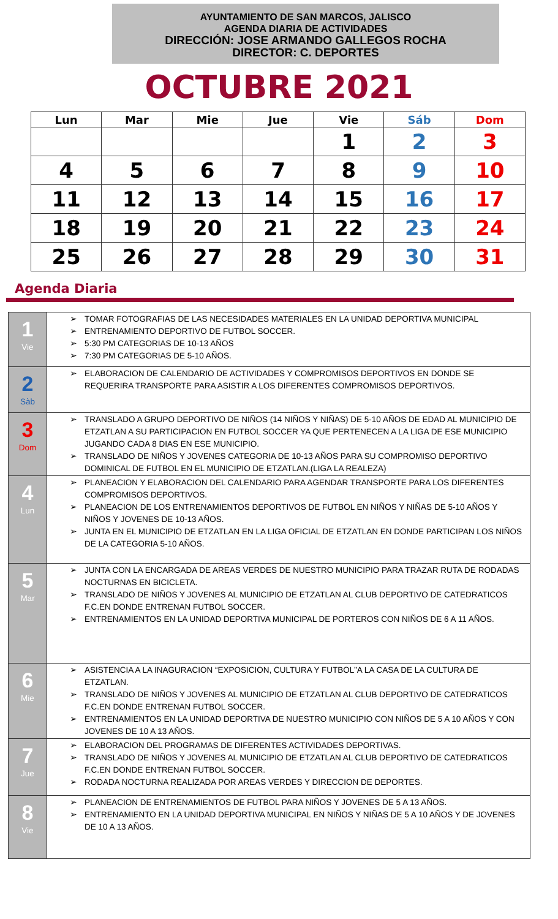AYUNTAMIENTO DE SAN MARCOS, JALISCO
AGENDA DIARIA DE ACTIVIDADES
DIRECCIÓN: JOSE ARMANDO GALLEGOS ROCHA
DIRECTOR: C. DEPORTES
OCTUBRE 2021
| Lun | Mar | Mie | Jue | Vie | Sáb | Dom |
| --- | --- | --- | --- | --- | --- | --- |
| | | | | 1 | 2 | 3 |
| 4 | 5 | 6 | 7 | 8 | 9 | 10 |
| 11 | 12 | 13 | 14 | 15 | 16 | 17 |
| 18 | 19 | 20 | 21 | 22 | 23 | 24 |
| 25 | 26 | 27 | 28 | 29 | 30 | 31 |
Agenda Diaria
| 1 Vie | ➢ TOMAR FOTOGRAFIAS DE LAS NECESIDADES MATERIALES EN LA UNIDAD DEPORTIVA MUNICIPAL ➢ ENTRENAMIENTO DEPORTIVO DE FUTBOL SOCCER. ➢ 5:30 PM CATEGORIAS DE 10-13 AÑOS ➢ 7:30 PM CATEGORIAS DE 5-10 AÑOS. |
| 2 Sàb | ➢ ELABORACION DE CALENDARIO DE ACTIVIDADES Y COMPROMISOS DEPORTIVOS EN DONDE SE REQUERIRA TRANSPORTE PARA ASISTIR A LOS DIFERENTES COMPROMISOS DEPORTIVOS. |
| 3 Dom | ➢ TRANSLADO A GRUPO DEPORTIVO DE NIÑOS (14 NIÑOS Y NIÑAS) DE 5-10 AÑOS DE EDAD AL MUNICIPIO DE ETZATLAN A SU PARTICIPACION EN FUTBOL SOCCER YA QUE PERTENECEN A LA LIGA DE ESE MUNICIPIO JUGANDO CADA 8 DIAS EN ESE MUNICIPIO. ➢ TRANSLADO DE NIÑOS Y JOVENES CATEGORIA DE 10-13 AÑOS PARA SU COMPROMISO DEPORTIVO DOMINICAL DE FUTBOL EN EL MUNICIPIO DE ETZATLAN.(LIGA LA REALEZA) |
| 4 Lun | ➢ PLANEACION Y ELABORACION DEL CALENDARIO PARA AGENDAR TRANSPORTE PARA LOS DIFERENTES COMPROMISOS DEPORTIVOS. ➢ PLANEACION DE LOS ENTRENAMIENTOS DEPORTIVOS DE FUTBOL EN NIÑOS Y NIÑAS DE 5-10 AÑOS Y NIÑOS Y JOVENES DE 10-13 AÑOS. ➢ JUNTA EN EL MUNICIPIO DE ETZATLAN EN LA LIGA OFICIAL DE ETZATLAN EN DONDE PARTICIPAN LOS NIÑOS DE LA CATEGORIA 5-10 AÑOS. |
| 5 Mar | ➢ JUNTA CON LA ENCARGADA DE AREAS VERDES DE NUESTRO MUNICIPIO PARA TRAZAR RUTA DE RODADAS NOCTURNAS EN BICICLETA. ➢ TRANSLADO DE NIÑOS Y JOVENES AL MUNICIPIO DE ETZATLAN AL CLUB DEPORTIVO DE CATEDRATICOS F.C.EN DONDE ENTRENAN FUTBOL SOCCER. ➢ ENTRENAMIENTOS EN LA UNIDAD DEPORTIVA MUNICIPAL DE PORTEROS CON NIÑOS DE 6 A 11 AÑOS. |
| 6 Mie | ➢ ASISTENCIA A LA INAGURACION “EXPOSICION, CULTURA Y FUTBOL”A LA CASA DE LA CULTURA DE ETZATLAN. ➢ TRANSLADO DE NIÑOS Y JOVENES AL MUNICIPIO DE ETZATLAN AL CLUB DEPORTIVO DE CATEDRATICOS F.C.EN DONDE ENTRENAN FUTBOL SOCCER. ➢ ENTRENAMIENTOS EN LA UNIDAD DEPORTIVA DE NUESTRO MUNICIPIO CON NIÑOS DE 5 A 10 AÑOS Y CON JOVENES DE 10 A 13 AÑOS. |
| 7 Jue | ➢ ELABORACION DEL PROGRAMAS DE DIFERENTES ACTIVIDADES DEPORTIVAS. ➢ TRANSLADO DE NIÑOS Y JOVENES AL MUNICIPIO DE ETZATLAN AL CLUB DEPORTIVO DE CATEDRATICOS F.C.EN DONDE ENTRENAN FUTBOL SOCCER. ➢ RODADA NOCTURNA REALIZADA POR AREAS VERDES Y DIRECCION DE DEPORTES. |
| 8 Vie | ➢ PLANEACION DE ENTRENAMIENTOS DE FUTBOL PARA NIÑOS Y JOVENES DE 5 A 13 AÑOS. ➢ ENTRENAMIENTO EN LA UNIDAD DEPORTIVA MUNICIPAL EN NIÑOS Y NIÑAS DE 5 A 10 AÑOS Y DE JOVENES DE 10 A 13 AÑOS. |